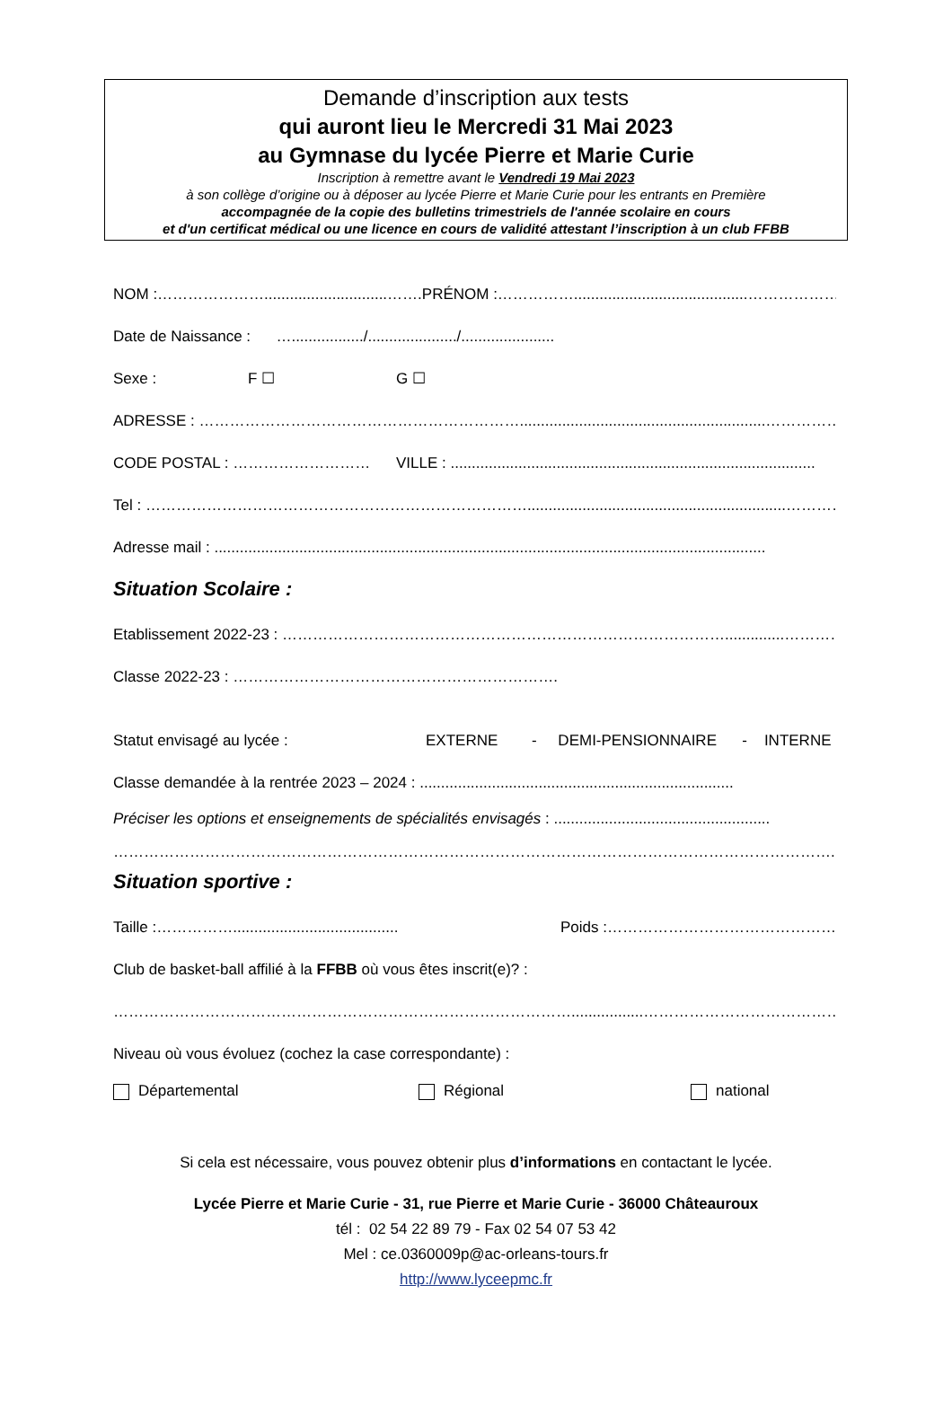Demande d’inscription aux tests
qui auront lieu le Mercredi 31 Mai 2023
au Gymnase du lycée Pierre et Marie Curie
Inscription à remettre avant le Vendredi 19 Mai 2023
à son collège d’origine ou à déposer au lycée Pierre et Marie Curie pour les entrants en Première
accompagnée de la copie des bulletins trimestriels de l'année scolaire en cours
et d'un certificat médical ou une licence en cours de validité attestant l’inscription à un club FFBB
NOM :………………….............................……. PRÉNOM :…………….........................................………………
Date de Naissance : …................./...................../......................
Sexe : F ☐ G ☐
ADRESSE : ………………………………………………………..........................................................………………
CODE POSTAL : ……………………… VILLE : ......................................................................................
Tel : ………………………………………………………………….............................................................……………..
Adresse mail : ..................................................................................................................................
Situation Scolaire :
Etablissement 2022-23 : ……………………………………………………………………………..............………….
Classe 2022-23 : ……………………………………………………….
Statut envisagé au lycée : EXTERNE - DEMI-PENSIONNAIRE - INTERNE
Classe demandée à la rentrée 2023 – 2024 : ..........................................................................
Préciser les options et enseignements de spécialités envisagés : ...................................................
…………………………………………………………………………………………………………………………….
Situation sportive :
Taille :……………....................................... Poids :………………………………………
Club de basket-ball affilié à la FFBB où vous êtes inscrit(e)? :
……………………………………………………………………………….................……………………………………….
Niveau où vous évoluez (cochez la case correspondante) :
Départemental Régional national
Si cela est nécessaire, vous pouvez obtenir plus d’informations en contactant le lycée.
Lycée Pierre et Marie Curie - 31, rue Pierre et Marie Curie - 36000 Châteauroux
tél : 02 54 22 89 79 - Fax 02 54 07 53 42
Mel : ce.0360009p@ac-orleans-tours.fr
http://www.lyceepmc.fr